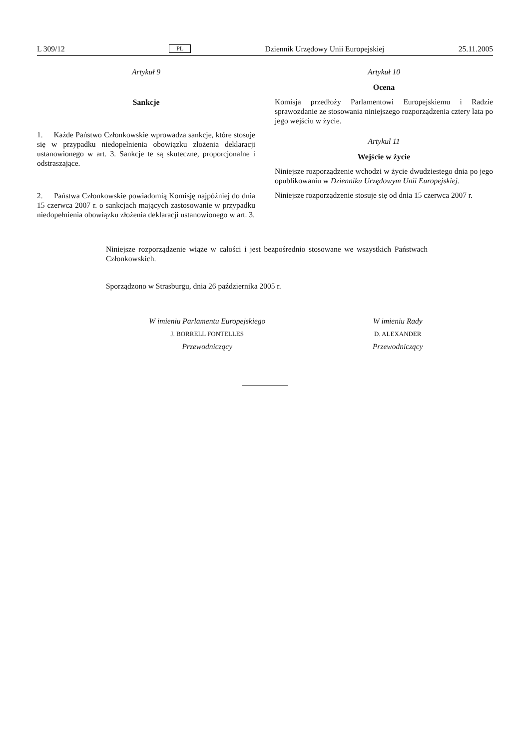L 309/12 PL Dziennik Urzędowy Unii Europejskiej 25.11.2005
Artykuł 9
Sankcje
1. Każde Państwo Członkowskie wprowadza sankcje, które stosuje się w przypadku niedopełnienia obowiązku złożenia deklaracji ustanowionego w art. 3. Sankcje te są skuteczne, proporcjonalne i odstraszające.
2. Państwa Członkowskie powiadomią Komisję najpóźniej do dnia 15 czerwca 2007 r. o sankcjach mających zastosowanie w przypadku niedopełnienia obowiązku złożenia deklaracji ustanowionego w art. 3.
Artykuł 10
Ocena
Komisja przedłoży Parlamentowi Europejskiemu i Radzie sprawozdanie ze stosowania niniejszego rozporządzenia cztery lata po jego wejściu w życie.
Artykuł 11
Wejście w życie
Niniejsze rozporządzenie wchodzi w życie dwudziestego dnia po jego opublikowaniu w Dzienniku Urzędowym Unii Europejskiej.
Niniejsze rozporządzenie stosuje się od dnia 15 czerwca 2007 r.
Niniejsze rozporządzenie wiąże w całości i jest bezpośrednio stosowane we wszystkich Państwach Członkowskich.
Sporządzono w Strasburgu, dnia 26 października 2005 r.
W imieniu Parlamentu Europejskiego
J. BORRELL FONTELLES
Przewodniczący
W imieniu Rady
D. ALEXANDER
Przewodniczący